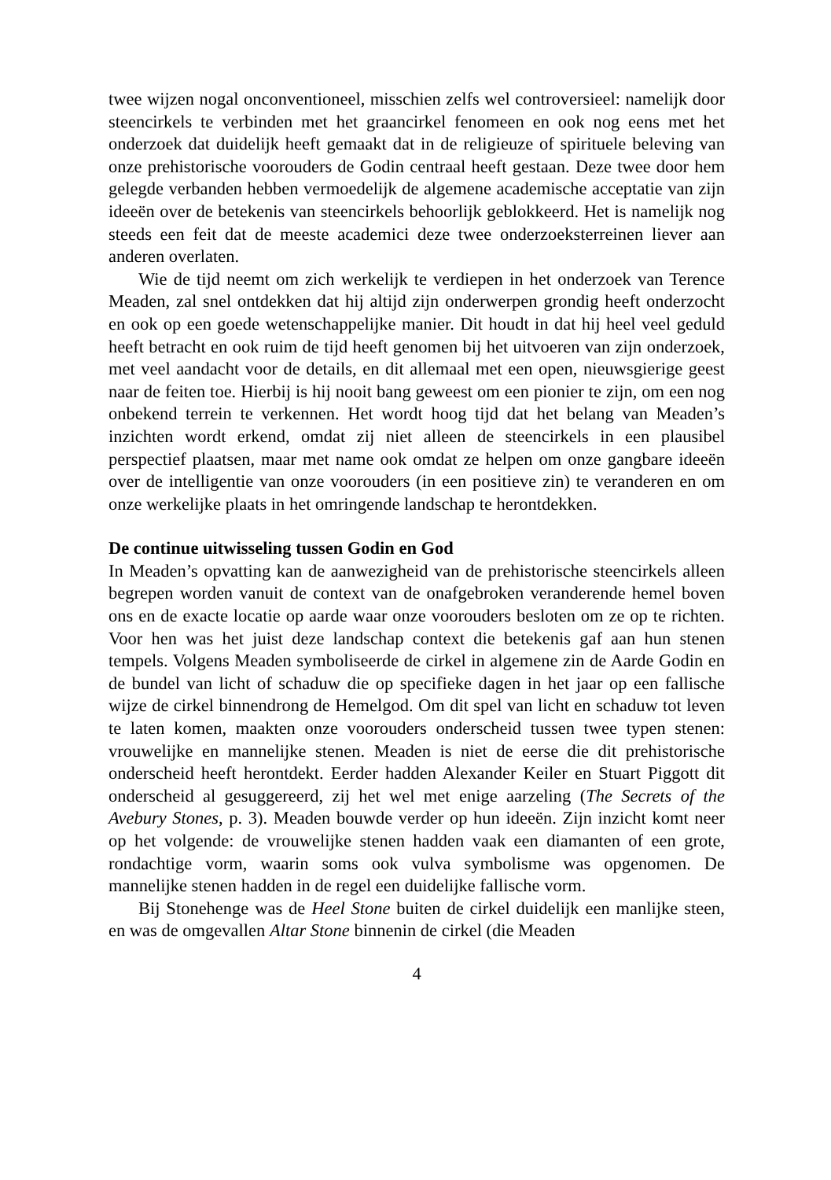twee wijzen nogal onconventioneel, misschien zelfs wel controversieel: namelijk door steencirkels te verbinden met het graancirkel fenomeen en ook nog eens met het onderzoek dat duidelijk heeft gemaakt dat in de religieuze of spirituele beleving van onze prehistorische voorouders de Godin centraal heeft gestaan. Deze twee door hem gelegde verbanden hebben vermoedelijk de algemene academische acceptatie van zijn ideeën over de betekenis van steencirkels behoorlijk geblokkeerd. Het is namelijk nog steeds een feit dat de meeste academici deze twee onderzoeksterreinen liever aan anderen overlaten.
Wie de tijd neemt om zich werkelijk te verdiepen in het onderzoek van Terence Meaden, zal snel ontdekken dat hij altijd zijn onderwerpen grondig heeft onderzocht en ook op een goede wetenschappelijke manier. Dit houdt in dat hij heel veel geduld heeft betracht en ook ruim de tijd heeft genomen bij het uitvoeren van zijn onderzoek, met veel aandacht voor de details, en dit allemaal met een open, nieuwsgierige geest naar de feiten toe. Hierbij is hij nooit bang geweest om een pionier te zijn, om een nog onbekend terrein te verkennen. Het wordt hoog tijd dat het belang van Meaden’s inzichten wordt erkend, omdat zij niet alleen de steencirkels in een plausibel perspectief plaatsen, maar met name ook omdat ze helpen om onze gangbare ideeën over de intelligentie van onze voorouders (in een positieve zin) te veranderen en om onze werkelijke plaats in het omringende landschap te herontdekken.
De continue uitwisseling tussen Godin en God
In Meaden’s opvatting kan de aanwezigheid van de prehistorische steencirkels alleen begrepen worden vanuit de context van de onafgebroken veranderende hemel boven ons en de exacte locatie op aarde waar onze voorouders besloten om ze op te richten. Voor hen was het juist deze landschap context die betekenis gaf aan hun stenen tempels. Volgens Meaden symboliseerde de cirkel in algemene zin de Aarde Godin en de bundel van licht of schaduw die op specifieke dagen in het jaar op een fallische wijze de cirkel binnendrong de Hemelgod. Om dit spel van licht en schaduw tot leven te laten komen, maakten onze voorouders onderscheid tussen twee typen stenen: vrouwelijke en mannelijke stenen. Meaden is niet de eerse die dit prehistorische onderscheid heeft herontdekt. Eerder hadden Alexander Keiler en Stuart Piggott dit onderscheid al gesuggereerd, zij het wel met enige aarzeling (The Secrets of the Avebury Stones, p. 3). Meaden bouwde verder op hun ideeën. Zijn inzicht komt neer op het volgende: de vrouwelijke stenen hadden vaak een diamanten of een grote, rondachtige vorm, waarin soms ook vulva symbolisme was opgenomen. De mannelijke stenen hadden in de regel een duidelijke fallische vorm.
Bij Stonehenge was de Heel Stone buiten de cirkel duidelijk een manlijke steen, en was de omgevallen Altar Stone binnenin de cirkel (die Meaden
4